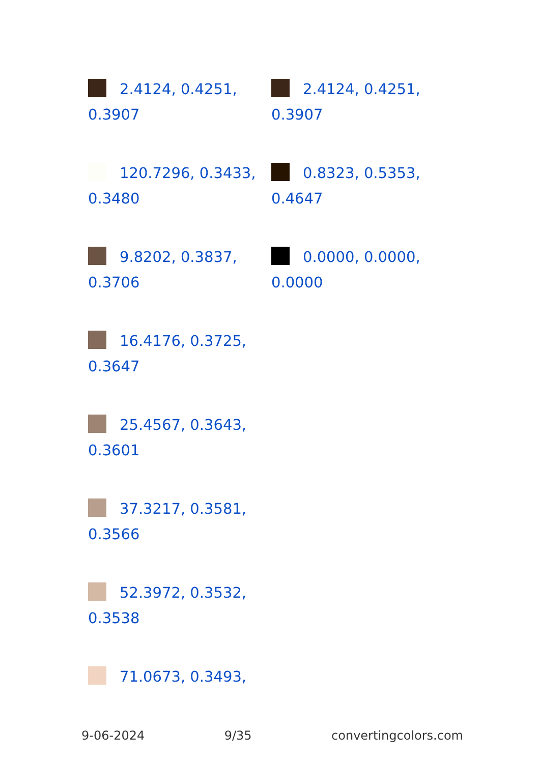2.4124, 0.4251,
0.3907
120.7296, 0.3433,
0.3480
9.8202, 0.3837,
0.3706
16.4176, 0.3725,
0.3647
25.4567, 0.3643,
0.3601
37.3217, 0.3581,
0.3566
52.3972, 0.3532,
0.3538
71.0673, 0.3493,
2.4124, 0.4251,
0.3907
0.8323, 0.5353,
0.4647
0.0000, 0.0000,
0.0000
9-06-2024 9/35 convertingcolors.com